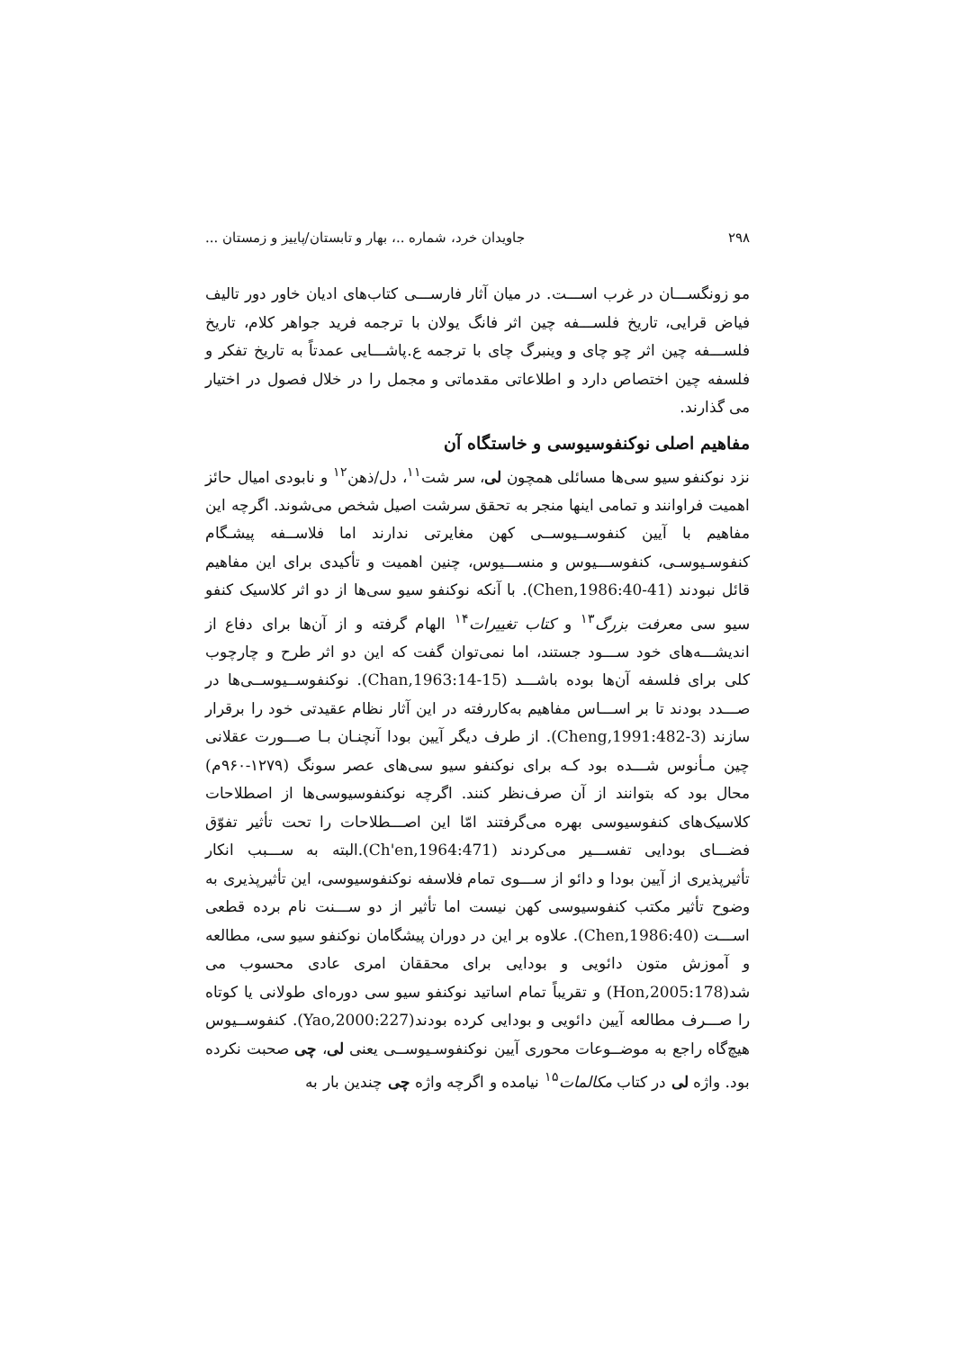۲۹۸ جاویدان خرد، شماره ..، بهار و تابستان/پاییز و زمستان ...
مو زونگســـان در غرب اســـت. در میان آثار فارســـی کتاب‌های ادیان خاور دور تالیف فیاض قرایی، تاریخ فلســـفه چین اثر فانگ یولان با ترجمه فرید جواهر کلام، تاریخ فلســـفه چین اثر چو چای و وینبرگ چای با ترجمه ع.پاشـــایی عمدتاً به تاریخ تفکر و فلسفه چین اختصاص دارد و اطلاعاتی مقدماتی و مجمل را در خلال فصول در اختیار می گذارند.
مفاهیم اصلی نوکنفوسیوسی و خاستگاه آن
نزد نوکنفو سیو سی‌ها مسائلی همچون لی، سر شت<sup>۱۱</sup>، دل/ذهن<sup>۱۲</sup> و نابودی امیال حائز اهمیت فراوانند و تمامی اینها منجر به تحقق سرشت اصیل شخص می‌شوند. اگرچه این مفاهیم با آیین کنفوســیوســی کهن مغایرتی ندارند اما فلاســفه پیشـگام کنفوسـیوسـی، کنفوســـیوس و منســـیوس، چنین اهمیت و تأکیدی برای این مفاهیم قائل نبودند (Chen,1986:40-41). با آنکه نوکنفو سیو سی‌ها از دو اثر کلاسیک کنفو سیو سی معرفت بزرگ<sup>۱۳</sup> و کتاب تغییرات<sup>۱۴</sup> الهام گرفته و از آن‌ها برای دفاع از اندیشـــه‌های خود ســـود جستند، اما نمی‌توان گفت که این دو اثر طرح و چارچوب کلی برای فلسفه آن‌ها بوده باشـــد (Chan,1963:14-15). نوکنفوســیوســی‌ها در صـــدد بودند تا بر اســـاس مفاهیم به‌کاررفته در این آثار نظام عقیدتی خود را برقرار سازند (Cheng,1991:482-3). از طرف دیگر آیین بودا آنچنـان بـا صـــورت عقلانی چین مـأنوس شـــده بود کـه برای نوکنفو سیو سی‌های عصر سونگ (۱۲۷۹-۹۶۰م) محال بود که بتوانند از آن صرف‌نظر کنند. اگرچه نوکنفوسیوسی‌ها از اصطلاحات کلاسیک‌های کنفوسیوسی بهره می‌گرفتند امّا این اصـــطلاحات را تحت تأثیر تفوّق فضـــای بودایی تفســـیر می‌کردند (Ch'en,1964:471).البته به ســـبب انکار تأثیرپذیری از آیین بودا و دائو از ســـوی تمام فلاسفه نوکنفوسیوسی، این تأثیرپذیری به وضوح تأثیر مکتب کنفوسیوسی کهن نیست اما تأثیر از دو ســـنت نام برده قطعی اســـت (Chen,1986:40). علاوه بر این در دوران پیشگامان نوکنفو سیو سی، مطالعه و آموزش متون دائویی و بودایی برای محققان امری عادی محسوب می شد(Hon,2005:178) و تقریباً تمام اساتید نوکنفو سیو سی دوره‌ای طولانی یا کوتاه را صـــرف مطالعه آیین دائویی و بودایی کرده بودند(Yao,2000:227). کنفوســیوس هیچ‌گاه راجع به موضــوعات محوری آیین نوکنفوسـیوســی یعنی لی، چی صحبت نکرده بود. واژه لی در کتاب مکالمات<sup>۱۵</sup> نیامده و اگرچه واژه چی چندین بار به